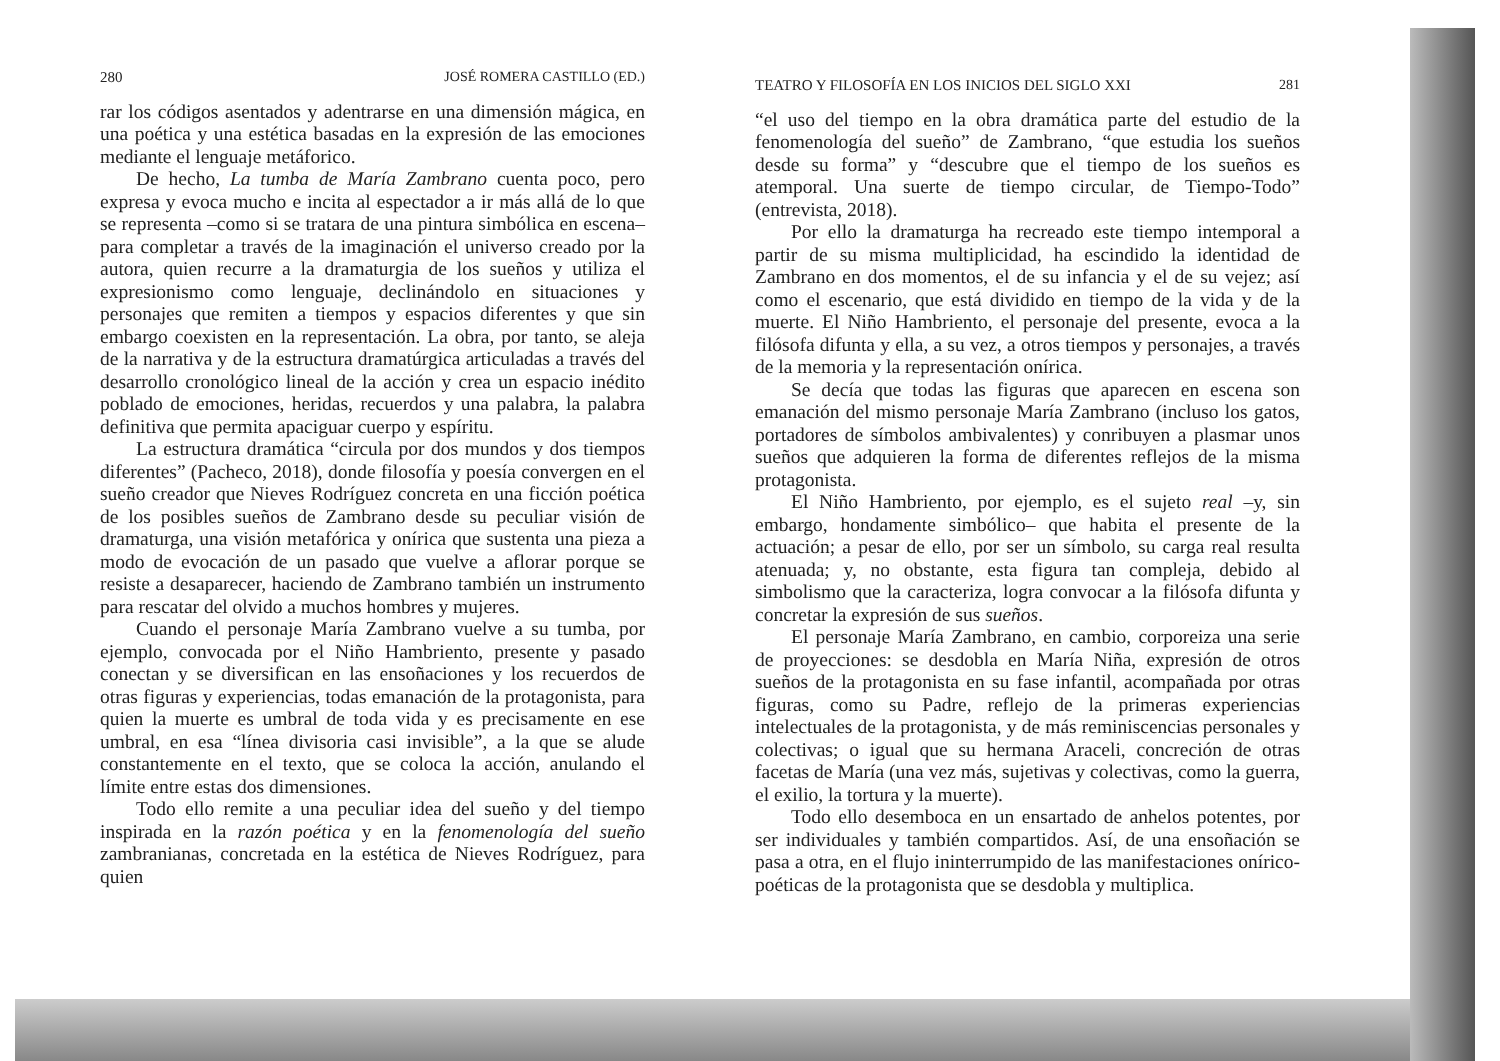280 JOSÉ ROMERA CASTILLO (ED.)
rar los códigos asentados y adentrarse en una dimensión mágica, en una poética y una estética basadas en la expresión de las emociones mediante el lenguaje metáforico.
De hecho, La tumba de María Zambrano cuenta poco, pero expresa y evoca mucho e incita al espectador a ir más allá de lo que se representa –como si se tratara de una pintura simbólica en escena– para completar a través de la imaginación el universo creado por la autora, quien recurre a la dramaturgia de los sueños y utiliza el expresionismo como lenguaje, declinándolo en situaciones y personajes que remiten a tiempos y espacios diferentes y que sin embargo coexisten en la representación. La obra, por tanto, se aleja de la narrativa y de la estructura dramatúrgica articuladas a través del desarrollo cronológico lineal de la acción y crea un espacio inédito poblado de emociones, heridas, recuerdos y una palabra, la palabra definitiva que permita apaciguar cuerpo y espíritu.
La estructura dramática “circula por dos mundos y dos tiempos diferentes” (Pacheco, 2018), donde filosofía y poesía convergen en el sueño creador que Nieves Rodríguez concreta en una ficción poética de los posibles sueños de Zambrano desde su peculiar visión de dramaturga, una visión metafórica y onírica que sustenta una pieza a modo de evocación de un pasado que vuelve a aflorar porque se resiste a desaparecer, haciendo de Zambrano también un instrumento para rescatar del olvido a muchos hombres y mujeres.
Cuando el personaje María Zambrano vuelve a su tumba, por ejemplo, convocada por el Niño Hambriento, presente y pasado conectan y se diversifican en las ensoñaciones y los recuerdos de otras figuras y experiencias, todas emanación de la protagonista, para quien la muerte es umbral de toda vida y es precisamente en ese umbral, en esa “línea divisoria casi invisible”, a la que se alude constantemente en el texto, que se coloca la acción, anulando el límite entre estas dos dimensiones.
Todo ello remite a una peculiar idea del sueño y del tiempo inspirada en la razón poética y en la fenomenología del sueño zambranianas, concretada en la estética de Nieves Rodríguez, para quien
TEATRO Y FILOSOFÍA EN LOS INICIOS DEL SIGLO XXI 281
“el uso del tiempo en la obra dramática parte del estudio de la fenomenología del sueño” de Zambrano, “que estudia los sueños desde su forma” y “descubre que el tiempo de los sueños es atemporal. Una suerte de tiempo circular, de Tiempo-Todo” (entrevista, 2018).
Por ello la dramaturga ha recreado este tiempo intemporal a partir de su misma multiplicidad, ha escindido la identidad de Zambrano en dos momentos, el de su infancia y el de su vejez; así como el escenario, que está dividido en tiempo de la vida y de la muerte. El Niño Hambriento, el personaje del presente, evoca a la filósofa difunta y ella, a su vez, a otros tiempos y personajes, a través de la memoria y la representación onírica.
Se decía que todas las figuras que aparecen en escena son emanación del mismo personaje María Zambrano (incluso los gatos, portadores de símbolos ambivalentes) y conribuyen a plasmar unos sueños que adquieren la forma de diferentes reflejos de la misma protagonista.
El Niño Hambriento, por ejemplo, es el sujeto real –y, sin embargo, hondamente simbólico– que habita el presente de la actuación; a pesar de ello, por ser un símbolo, su carga real resulta atenuada; y, no obstante, esta figura tan compleja, debido al simbolismo que la caracteriza, logra convocar a la filósofa difunta y concretar la expresión de sus sueños.
El personaje María Zambrano, en cambio, corporeiza una serie de proyecciones: se desdobla en María Niña, expresión de otros sueños de la protagonista en su fase infantil, acompañada por otras figuras, como su Padre, reflejo de la primeras experiencias intelectuales de la protagonista, y de más reminiscencias personales y colectivas; o igual que su hermana Araceli, concreción de otras facetas de María (una vez más, sujetivas y colectivas, como la guerra, el exilio, la tortura y la muerte).
Todo ello desemboca en un ensartado de anhelos potentes, por ser individuales y también compartidos. Así, de una ensoñación se pasa a otra, en el flujo ininterrumpido de las manifestaciones onírico-poéticas de la protagonista que se desdobla y multiplica.